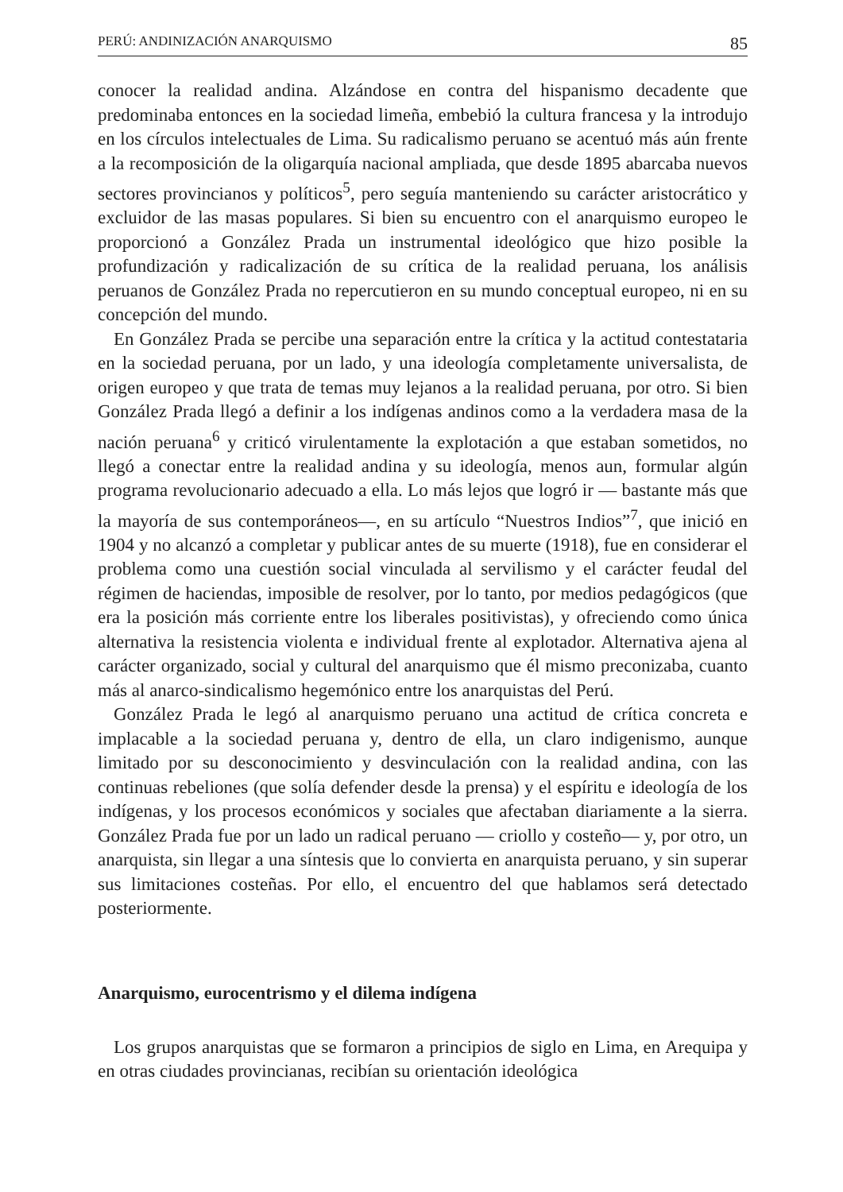PERÚ: ANDINIZACIÓN ANARQUISMO 85
conocer la realidad andina. Alzándose en contra del hispanismo decadente que predominaba entonces en la sociedad limeña, embebió la cultura francesa y la introdujo en los círculos intelectuales de Lima. Su radicalismo peruano se acentuó más aún frente a la recomposición de la oligarquía nacional ampliada, que desde 1895 abarcaba nuevos sectores provincianos y políticos<sup>5</sup>, pero seguía manteniendo su carácter aristocrático y excluidor de las masas populares. Si bien su encuentro con el anarquismo europeo le proporcionó a González Prada un instrumental ideológico que hizo posible la profundización y radicalización de su crítica de la realidad peruana, los análisis peruanos de González Prada no repercutieron en su mundo conceptual europeo, ni en su concepción del mundo.
En González Prada se percibe una separación entre la crítica y la actitud contestataria en la sociedad peruana, por un lado, y una ideología completamente universalista, de origen europeo y que trata de temas muy lejanos a la realidad peruana, por otro. Si bien González Prada llegó a definir a los indígenas andinos como a la verdadera masa de la nación peruana<sup>6</sup> y criticó virulentamente la explotación a que estaban sometidos, no llegó a conectar entre la realidad andina y su ideología, menos aun, formular algún programa revolucionario adecuado a ella. Lo más lejos que logró ir — bastante más que la mayoría de sus contemporáneos—, en su artículo “Nuestros Indios”<sup>7</sup>, que inició en 1904 y no alcanzó a completar y publicar antes de su muerte (1918), fue en considerar el problema como una cuestión social vinculada al servilismo y el carácter feudal del régimen de haciendas, imposible de resolver, por lo tanto, por medios pedagógicos (que era la posición más corriente entre los liberales positivistas), y ofreciendo como única alternativa la resistencia violenta e individual frente al explotador. Alternativa ajena al carácter organizado, social y cultural del anarquismo que él mismo preconizaba, cuanto más al anarco-sindicalismo hegemónico entre los anarquistas del Perú.
González Prada le legó al anarquismo peruano una actitud de crítica concreta e implacable a la sociedad peruana y, dentro de ella, un claro indigenismo, aunque limitado por su desconocimiento y desvinculación con la realidad andina, con las continuas rebeliones (que solía defender desde la prensa) y el espíritu e ideología de los indígenas, y los procesos económicos y sociales que afectaban diariamente a la sierra. González Prada fue por un lado un radical peruano — criollo y costeño— y, por otro, un anarquista, sin llegar a una síntesis que lo convierta en anarquista peruano, y sin superar sus limitaciones costeñas. Por ello, el encuentro del que hablamos será detectado posteriormente.
Anarquismo, eurocentrismo y el dilema indígena
Los grupos anarquistas que se formaron a principios de siglo en Lima, en Arequipa y en otras ciudades provincianas, recibían su orientación ideológica